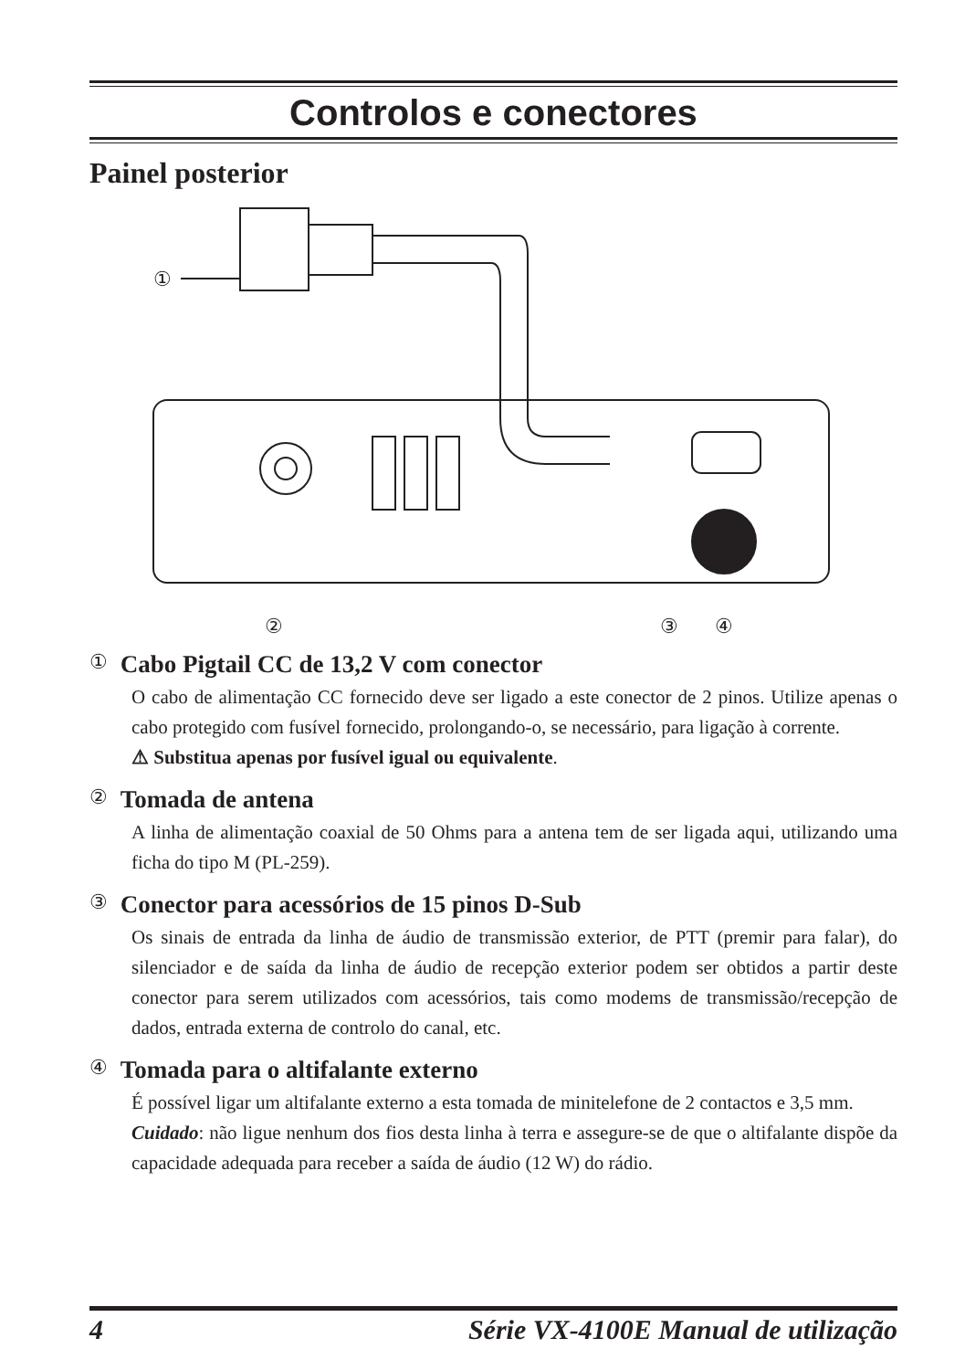Controlos e conectores
Painel posterior
①
②
③
④
① Cabo Pigtail CC de 13,2 V com conector
O cabo de alimentação CC fornecido deve ser ligado a este conector de 2 pinos. Utilize apenas o cabo protegido com fusível fornecido, prolongando-o, se necessário, para ligação à corrente.
⚠ Substitua apenas por fusível igual ou equivalente.
② Tomada de antena
A linha de alimentação coaxial de 50 Ohms para a antena tem de ser ligada aqui, utilizando uma ficha do tipo M (PL-259).
③ Conector para acessórios de 15 pinos D-Sub
Os sinais de entrada da linha de áudio de transmissão exterior, de PTT (premir para falar), do silenciador e de saída da linha de áudio de recepção exterior podem ser obtidos a partir deste conector para serem utilizados com acessórios, tais como modems de transmissão/recepção de dados, entrada externa de controlo do canal, etc.
④ Tomada para o altifalante externo
É possível ligar um altifalante externo a esta tomada de minitelefone de 2 contactos e 3,5 mm.
Cuidado: não ligue nenhum dos fios desta linha à terra e assegure-se de que o altifalante dispõe da capacidade adequada para receber a saída de áudio (12 W) do rádio.
4 Série VX-4100E Manual de utilização